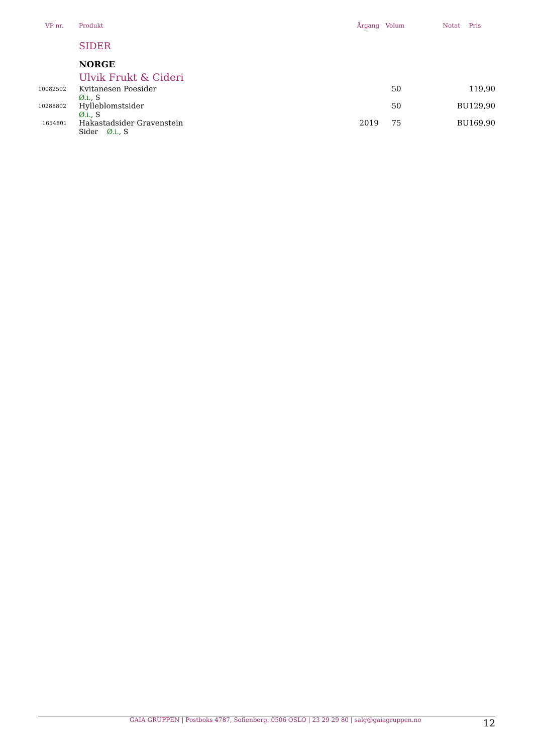| VP nr. | Produkt | Årgang | Volum | Notat | Pris |
| --- | --- | --- | --- | --- | --- |
| | SIDER | | | | |
| | NORGE | | | | |
| | Ulvik Frukt & Cideri | | | | |
| 10082502 | Kvitanesen Poesider | | 50 | | 119,90 |
| | Ø.i. , S | | | | |
| 10288802 | Hylleblomstsider | | 50 | BU | 129,90 |
| | Ø.i. , S | | | | |
| 1654801 | Hakastadsider Gravenstein | 2019 | 75 | BU | 169,90 |
| | Sider Ø.i. , S | | | | |
GAIA GRUPPEN | Postboks 4787, Sofienberg, 0506 OSLO | 23 29 29 80 | salg@gaiagruppen.no 12